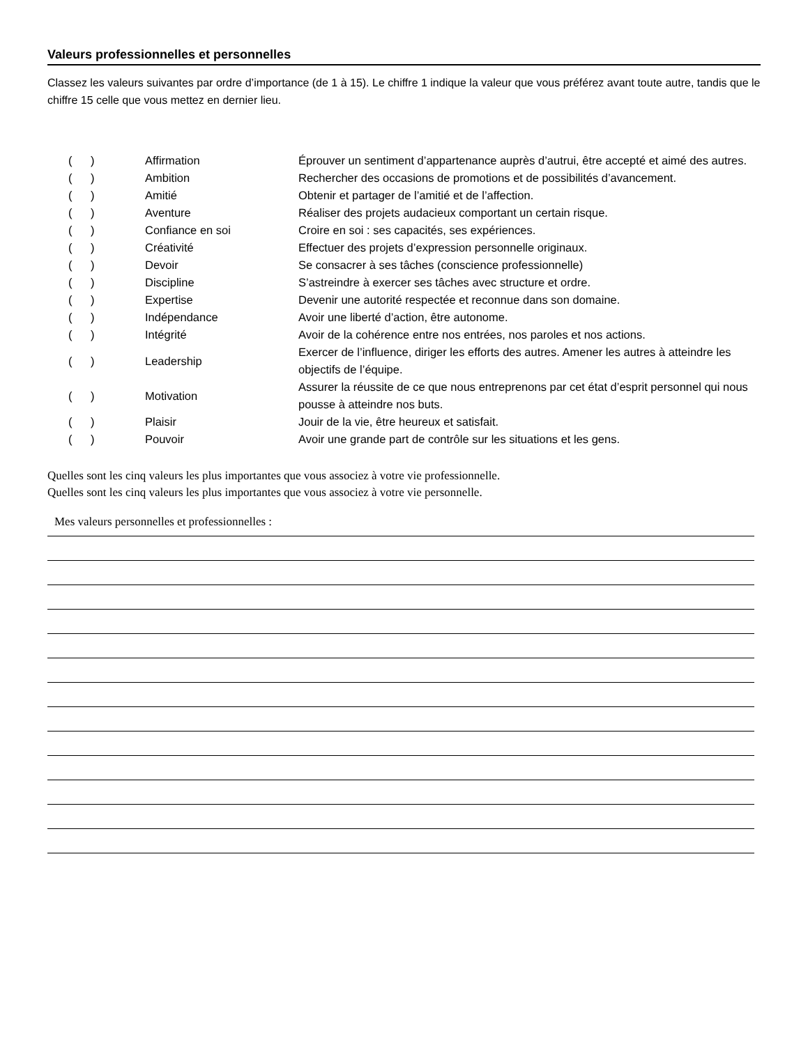Valeurs professionnelles et personnelles
Classez les valeurs suivantes par ordre d’importance (de 1 à 15). Le chiffre 1 indique la valeur que vous préférez avant toute autre, tandis que le chiffre 15 celle que vous mettez en dernier lieu.
| ( ) | Affirmation | Éprouver un sentiment d’appartenance auprès d’autrui, être accepté et aimé des autres. |
| ( ) | Ambition | Rechercher des occasions de promotions et de possibilités d’avancement. |
| ( ) | Amitié | Obtenir et partager de l’amitié et de l’affection. |
| ( ) | Aventure | Réaliser des projets audacieux comportant un certain risque. |
| ( ) | Confiance en soi | Croire en soi : ses capacités, ses expériences. |
| ( ) | Créativité | Effectuer des projets d’expression personnelle originaux. |
| ( ) | Devoir | Se consacrer à ses tâches (conscience professionnelle) |
| ( ) | Discipline | S’astreindre à exercer ses tâches avec structure et ordre. |
| ( ) | Expertise | Devenir une autorité respectée et reconnue dans son domaine. |
| ( ) | Indépendance | Avoir une liberté d’action, être autonome. |
| ( ) | Intégrité | Avoir de la cohérence entre nos entrées, nos paroles et nos actions. |
| ( ) | Leadership | Exercer de l’influence, diriger les efforts des autres. Amener les autres à atteindre les objectifs de l’équipe. |
| ( ) | Motivation | Assurer la réussite de ce que nous entreprenons par cet état d’esprit personnel qui nous pousse à atteindre nos buts. |
| ( ) | Plaisir | Jouir de la vie, être heureux et satisfait. |
| ( ) | Pouvoir | Avoir une grande part de contrôle sur les situations et les gens. |
Quelles sont les cinq valeurs les plus importantes que vous associez à votre vie professionnelle.
Quelles sont les cinq valeurs les plus importantes que vous associez à votre vie personnelle.
Mes valeurs personnelles et professionnelles :